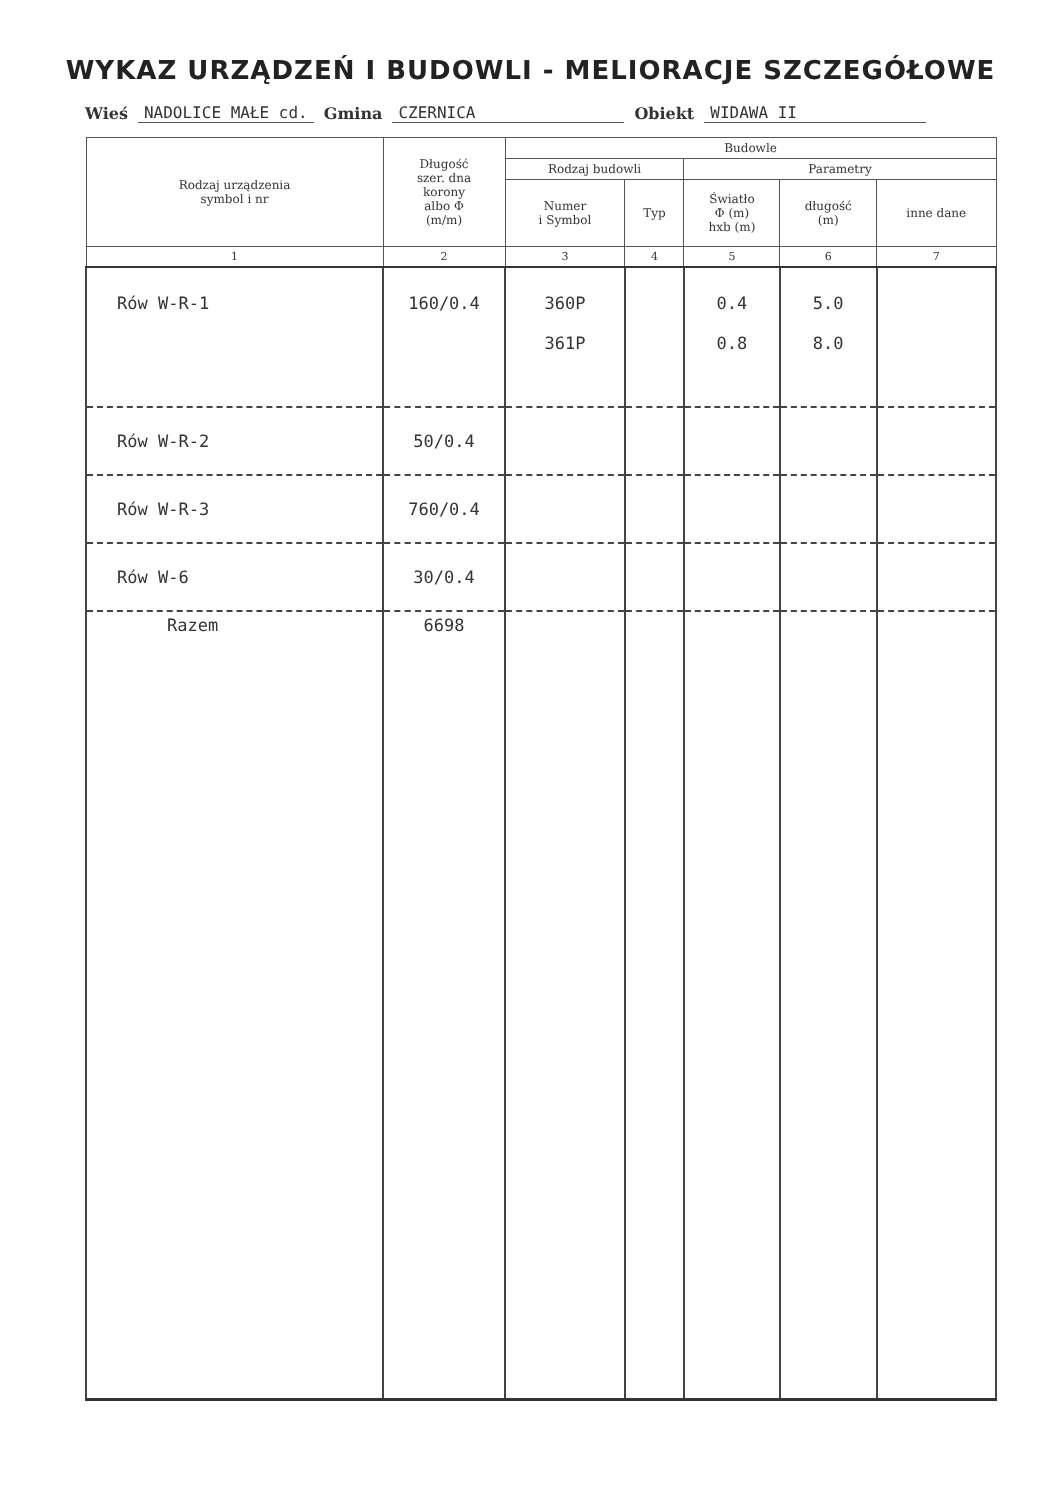WYKAZ URZĄDZEŃ I BUDOWLI - MELIORACJE SZCZEGÓŁOWE
Wieś NADOLICE MAŁE cd. Gmina CZERNICA Obiekt WIDAWA II
| Rodzaj urządzenia symbol i nr | Długość szer. dna korony albo Φ (m/m) | Budowle | | | | |
| --- | --- | --- | --- | --- | --- | --- |
| | | Rodzaj budowli | | Parametry | | |
| | | Numer i Symbol | Typ | Światło Φ (m) hxb (m) | długość (m) | inne dane |
| 1 | 2 | 3 | 4 | 5 | 6 | 7 |
| Rów W-R-1 | 160/0.4 | 360P 361P | | 0.4 0.8 | 5.0 8.0 | |
| Rów W-R-2 | 50/0.4 | | | | | |
| Rów W-R-3 | 760/0.4 | | | | | |
| Rów W-6 | 30/0.4 | | | | | |
| Razem | 6698 | | | | | |